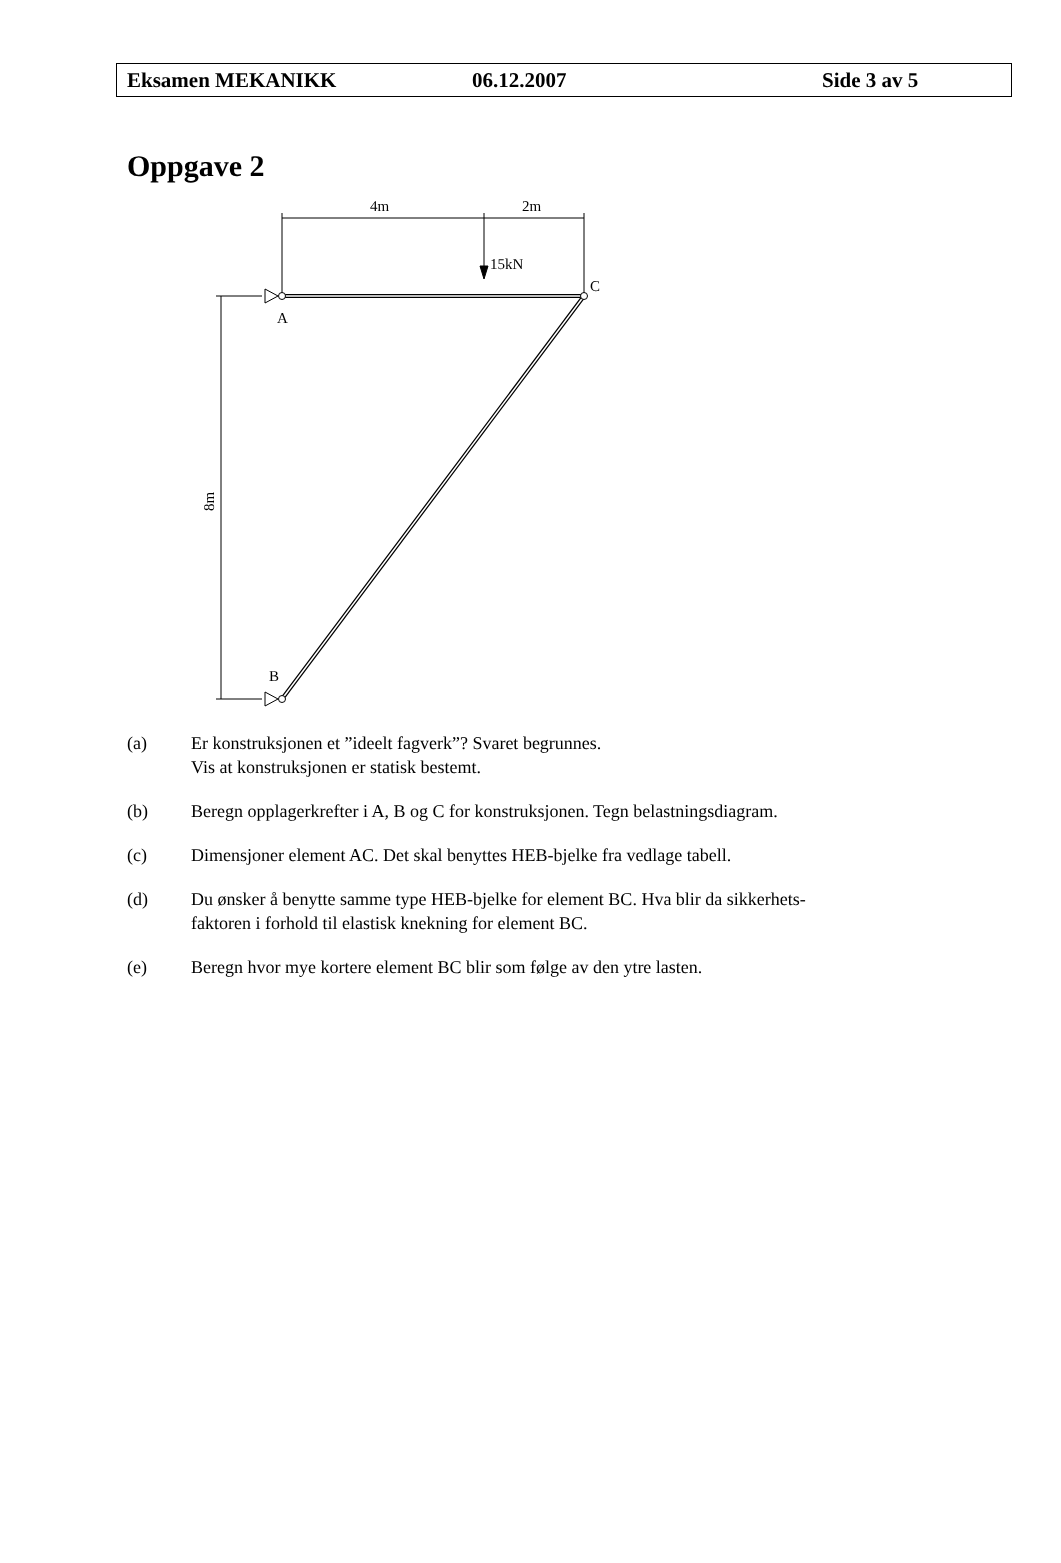Eksamen MEKANIKK 06.12.2007 Side 3 av 5
Oppgave 2
4m
2m
15kN
C
A
B
8m
(a) Er konstruksjonen et ”ideelt fagverk”? Svaret begrunnes.
Vis at konstruksjonen er statisk bestemt.
(b) Beregn opplagerkrefter i A, B og C for konstruksjonen. Tegn belastningsdiagram.
(c) Dimensjoner element AC. Det skal benyttes HEB-bjelke fra vedlage tabell.
(d) Du ønsker å benytte samme type HEB-bjelke for element BC. Hva blir da sikkerhets-
faktoren i forhold til elastisk knekning for element BC.
(e) Beregn hvor mye kortere element BC blir som følge av den ytre lasten.